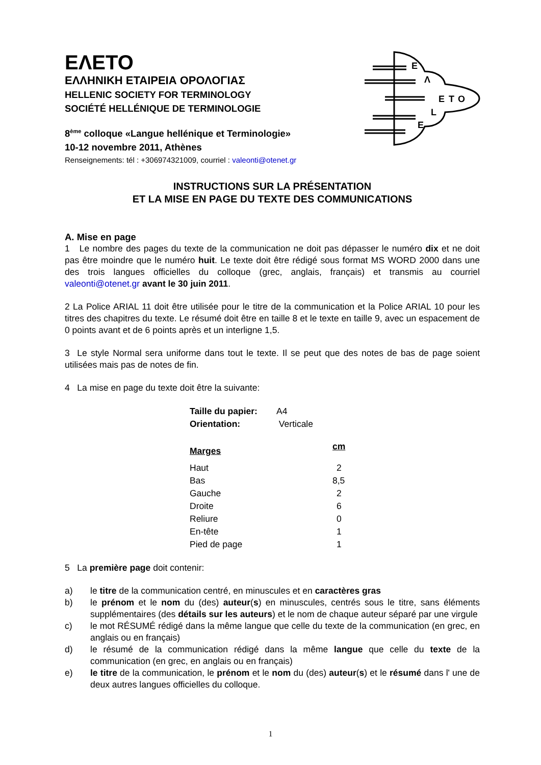E
Λ
E
T
O
L
E
ΕΛΕΤΟ
ΕΛΛΗΝΙΚΗ ΕΤΑΙΡΕΙΑ ΟΡΟΛΟΓΙΑΣ
HELLENIC SOCIETY FOR TERMINOLOGY
SOCIÉTÉ HELLÉNIQUE DE TERMINOLOGIE
8<sup>ème</sup> colloque «Langue hellénique et Terminologie»
10-12 novembre 2011, Athènes
Renseignements: tél : +306974321009, courriel : valeonti@otenet.gr
INSTRUCTIONS SUR LA PRÉSENTATION
ET LA MISE EN PAGE DU TEXTE DES COMMUNICATIONS
A. Mise en page
1 Le nombre des pages du texte de la communication ne doit pas dépasser le numéro dix et ne doit pas être moindre que le numéro huit. Le texte doit être rédigé sous format MS WORD 2000 dans une des trois langues officielles du colloque (grec, anglais, français) et transmis au courriel valeonti@otenet.gr avant le 30 juin 2011.
2 La Police ARIAL 11 doit être utilisée pour le titre de la communication et la Police ARIAL 10 pour les titres des chapitres du texte. Le résumé doit être en taille 8 et le texte en taille 9, avec un espacement de 0 points avant et de 6 points après et un interligne 1,5.
3 Le style Normal sera uniforme dans tout le texte. Il se peut que des notes de bas de page soient utilisées mais pas de notes de fin.
4 La mise en page du texte doit être la suivante:
| Taille du papier: | A4 |
| Orientation: | Verticale |
| Marges | cm |
| Haut | 2 |
| Bas | 8,5 |
| Gauche | 2 |
| Droite | 6 |
| Reliure | 0 |
| En-tête | 1 |
| Pied de page | 1 |
5 La première page doit contenir:
a) le titre de la communication centré, en minuscules et en caractères gras
b) le prénom et le nom du (des) auteur(s) en minuscules, centrés sous le titre, sans éléments supplémentaires (des détails sur les auteurs) et le nom de chaque auteur séparé par une virgule
c) le mot RÉSUMÉ rédigé dans la même langue que celle du texte de la communication (en grec, en anglais ou en français)
d) le résumé de la communication rédigé dans la même langue que celle du texte de la communication (en grec, en anglais ou en français)
e) le titre de la communication, le prénom et le nom du (des) auteur(s) et le résumé dans l' une de deux autres langues officielles du colloque.
1